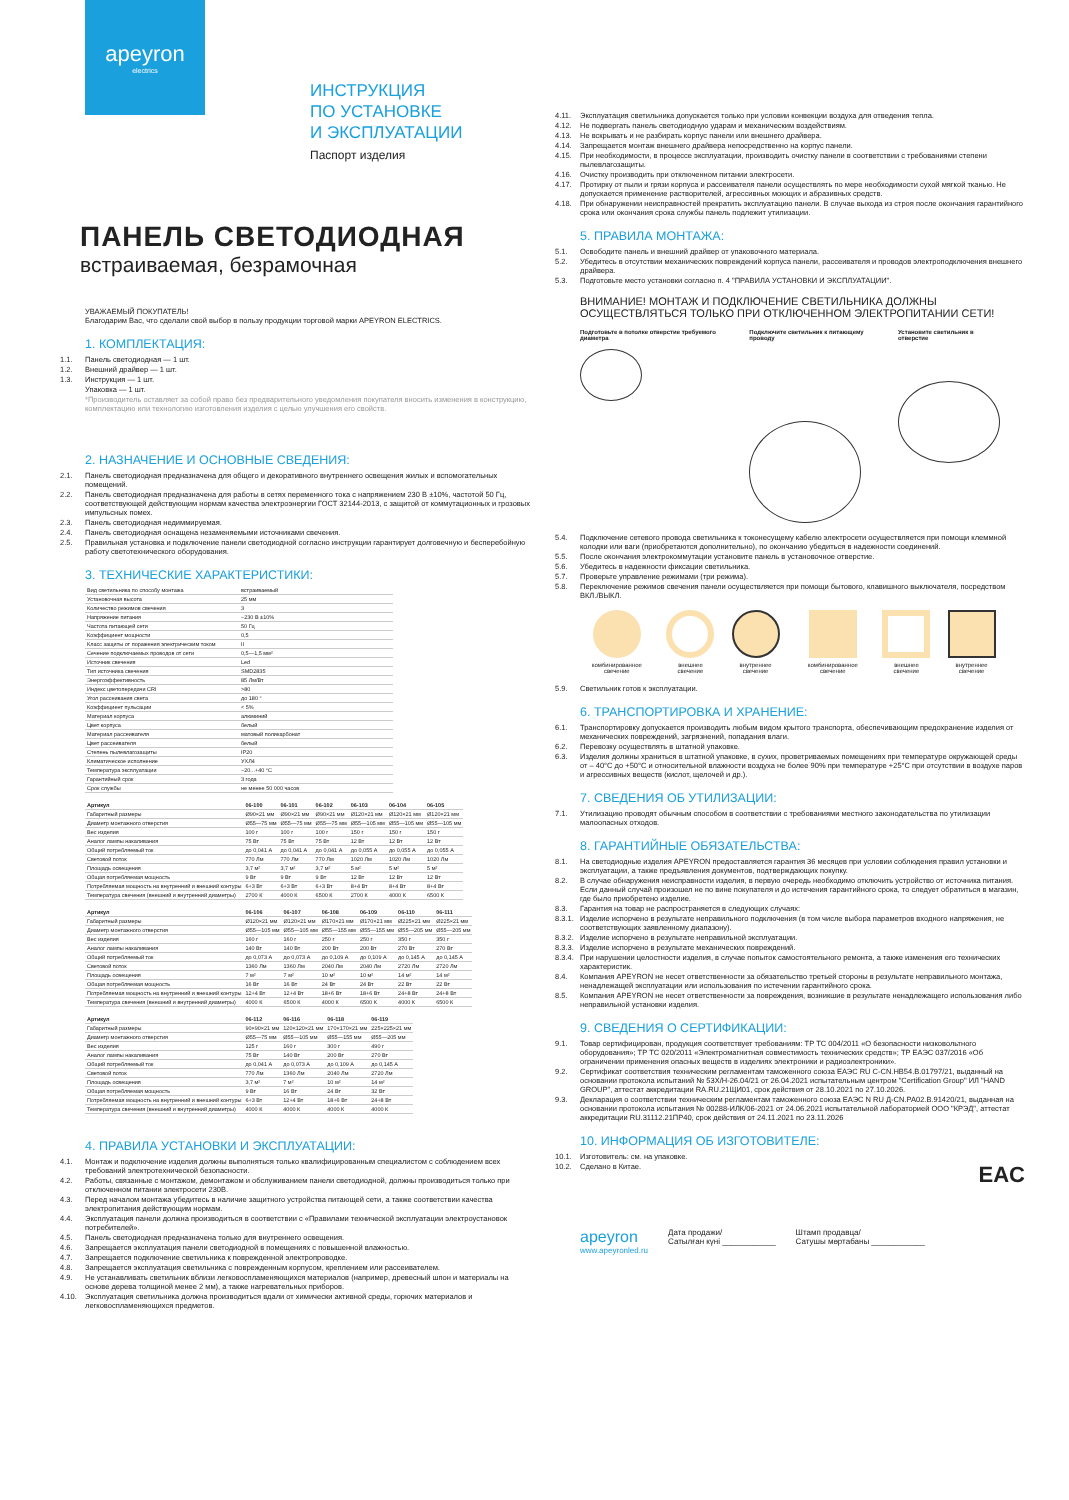apeyron
electrics
ИНСТРУКЦИЯ
ПО УСТАНОВКЕ
И ЭКСПЛУАТАЦИИ
Паспорт изделия
ПАНЕЛЬ СВЕТОДИОДНАЯ
встраиваемая, безрамочная
УВАЖАЕМЫЙ ПОКУПАТЕЛЬ!
Благодарим Вас, что сделали свой выбор в пользу продукции торговой марки APEYRON ELECTRICS.
1. КОМПЛЕКТАЦИЯ:
1.1. Панель светодиодная — 1 шт.
1.2. Внешний драйвер — 1 шт.
1.3. Инструкция — 1 шт.
Упаковка — 1 шт.
*Производитель оставляет за собой право без предварительного уведомления покупателя вносить изменения в конструкцию, комплектацию или технологию изготовления изделия с целью улучшения его свойств.
2. НАЗНАЧЕНИЕ И ОСНОВНЫЕ СВЕДЕНИЯ:
2.1. Панель светодиодная предназначена для общего и декоративного внутреннего освещения жилых и вспомогательных помещений.
2.2. Панель светодиодная предназначена для работы в сетях переменного тока с напряжением 230 В ±10%, частотой 50 Гц, соответствующей действующим нормам качества электроэнергии ГОСТ 32144-2013, с защитой от коммутационных и грозовых импульсных помех.
2.3. Панель светодиодная недиммируемая.
2.4. Панель светодиодная оснащена незаменяемыми источниками свечения.
2.5. Правильная установка и подключение панели светодиодной согласно инструкции гарантирует долговечную и бесперебойную работу светотехнического оборудования.
3. ТЕХНИЧЕСКИЕ ХАРАКТЕРИСТИКИ:
| Вид светильника по способу монтажа | встраиваемый |
| Установочная высота | 25 мм |
| Количество режимов свечения | 3 |
| Напряжение питания | ~230 В ±10% |
| Частота питающей сети | 50 Гц |
| Коэффициент мощности | 0,5 |
| Класс защиты от поражения электрическим током | II |
| Сечение подключаемых проводов от сети | 0,5—1,5 мм² |
| Источник свечения | Led |
| Тип источника свечения | SMD2835 |
| Энергоэффективность | 85 Лм/Вт |
| Индекс цветопередачи CRI | >80 |
| Угол рассеивания света | до 180 ° |
| Коэффициент пульсации | < 5% |
| Материал корпуса | алюминий |
| Цвет корпуса | белый |
| Материал рассеивателя | матовый поликарбонат |
| Цвет рассеивателя | белый |
| Степень пылевлагозащиты | IP20 |
| Климатическое исполнение | УХЛ4 |
| Температура эксплуатации | −20...+40 °С |
| Гарантийный срок | 3 года |
| Срок службы | не менее 50 000 часов |
| Артикул | 06-100 | 06-101 | 06-102 | 06-103 | 06-104 | 06-105 |
| --- | --- | --- | --- | --- | --- | --- |
| Габаритный размеры | Ø90×21 мм | Ø90×21 мм | Ø90×21 мм | Ø120×21 мм | Ø120×21 мм | Ø120×21 мм |
| Диаметр монтажного отверстия | Ø55—75 мм | Ø55—75 мм | Ø55—75 мм | Ø55—105 мм | Ø55—105 мм | Ø55—105 мм |
| Вес изделия | 100 г | 100 г | 100 г | 150 г | 150 г | 150 г |
| Аналог лампы накаливания | 75 Вт | 75 Вт | 75 Вт | 12 Вт | 12 Вт | 12 Вт |
| Общий потребляемый ток | до 0,041 А | до 0,041 А | до 0,041 А | до 0,055 А | до 0,055 А | до 0,055 А |
| Световой поток | 770 Лм | 770 Лм | 770 Лм | 1020 Лм | 1020 Лм | 1020 Лм |
| Площадь освещения | 3,7 м² | 3,7 м² | 3,7 м² | 5 м² | 5 м² | 5 м² |
| Общая потребляемая мощность | 9 Вт | 9 Вт | 9 Вт | 12 Вт | 12 Вт | 12 Вт |
| Потребляемая мощность на внутренний и внешний контуры | 6+3 Вт | 6+3 Вт | 6+3 Вт | 8+4 Вт | 8+4 Вт | 8+4 Вт |
| Температура свечения (внешний и внутренний диаметры) | 2700 К | 4000 К | 6500 К | 2700 К | 4000 К | 6500 К |
| Артикул | 06-106 | 06-107 | 06-108 | 06-109 | 06-110 | 06-111 |
| --- | --- | --- | --- | --- | --- | --- |
| Габаритный размеры | Ø120×21 мм | Ø120×21 мм | Ø170×21 мм | Ø170×21 мм | Ø225×21 мм | Ø225×21 мм |
| Диаметр монтажного отверстия | Ø55—105 мм | Ø55—105 мм | Ø55—155 мм | Ø55—155 мм | Ø55—205 мм | Ø55—205 мм |
| Вес изделия | 160 г | 160 г | 250 г | 250 г | 350 г | 350 г |
| Аналог лампы накаливания | 140 Вт | 140 Вт | 200 Вт | 200 Вт | 270 Вт | 270 Вт |
| Общий потребляемый ток | до 0,073 А | до 0,073 А | до 0,109 А | до 0,109 А | до 0,145 А | до 0,145 А |
| Световой поток | 1360 Лм | 1360 Лм | 2040 Лм | 2040 Лм | 2720 Лм | 2720 Лм |
| Площадь освещения | 7 м² | 7 м² | 10 м² | 10 м² | 14 м² | 14 м² |
| Общая потребляемая мощность | 16 Вт | 16 Вт | 24 Вт | 24 Вт | 22 Вт | 22 Вт |
| Потребляемая мощность на внутренний и внешний контуры | 12+4 Вт | 12+4 Вт | 18+6 Вт | 18+6 Вт | 24+8 Вт | 24+8 Вт |
| Температура свечения (внешний и внутренний диаметры) | 4000 К | 6500 К | 4000 К | 6500 К | 4000 К | 6500 К |
| Артикул | 06-112 | 06-116 | 06-118 | 06-119 |
| --- | --- | --- | --- | --- |
| Габаритный размеры | 90×90×21 мм | 120×120×21 мм | 170×170×21 мм | 225×225×21 мм |
| Диаметр монтажного отверстия | Ø55—75 мм | Ø55—105 мм | Ø55—155 мм | Ø55—205 мм |
| Вес изделия | 125 г | 160 г | 300 г | 490 г |
| Аналог лампы накаливания | 75 Вт | 140 Вт | 200 Вт | 270 Вт |
| Общий потребляемый ток | до 0,041 А | до 0,073 А | до 0,109 А | до 0,145 А |
| Световой поток | 770 Лм | 1360 Лм | 2040 Лм | 2720 Лм |
| Площадь освещения | 3,7 м² | 7 м² | 10 м² | 14 м² |
| Общая потребляемая мощность | 9 Вт | 16 Вт | 24 Вт | 32 Вт |
| Потребляемая мощность на внутренний и внешний контуры | 6+3 Вт | 12+4 Вт | 18+6 Вт | 24+8 Вт |
| Температура свечения (внешний и внутренний диаметры) | 4000 К | 4000 К | 4000 К | 4000 К |
4. ПРАВИЛА УСТАНОВКИ И ЭКСПЛУАТАЦИИ:
4.1. Монтаж и подключение изделия должны выполняться только квалифицированным специалистом с соблюдением всех требований электротехнической безопасности.
4.2. Работы, связанные с монтажом, демонтажом и обслуживанием панели светодиодной, должны производиться только при отключенном питании электросети 230В.
4.3. Перед началом монтажа убедитесь в наличие защитного устройства питающей сети, а также соответствии качества электропитания действующим нормам.
4.4. Эксплуатация панели должна производиться в соответствии с «Правилами технической эксплуатации электроустановок потребителей».
4.5. Панель светодиодная предназначена только для внутреннего освещения.
4.6. Запрещается эксплуатация панели светодиодной в помещениях с повышенной влажностью.
4.7. Запрещается подключение светильника к поврежденной электропроводке.
4.8. Запрещается эксплуатация светильника с поврежденным корпусом, креплением или рассеивателем.
4.9. Не устанавливать светильник вблизи легковоспламеняющихся материалов (например, древесный шпон и материалы на основе дерева толщиной менее 2 мм), а также нагревательных приборов.
4.10. Эксплуатация светильника должна производиться вдали от химически активной среды, горючих материалов и легковоспламеняющихся предметов.
4.11. Эксплуатация светильника допускается только при условии конвекции воздуха для отведения тепла.
4.12. Не подвергать панель светодиодную ударам и механическим воздействиям.
4.13. Не вскрывать и не разбирать корпус панели или внешнего драйвера.
4.14. Запрещается монтаж внешнего драйвера непосредственно на корпус панели.
4.15. При необходимости, в процессе эксплуатации, производить очистку панели в соответствии с требованиями степени пылевлагозащиты.
4.16. Очистку производить при отключенном питании электросети.
4.17. Протирку от пыли и грязи корпуса и рассеивателя панели осуществлять по мере необходимости сухой мягкой тканью. Не допускается применение растворителей, агрессивных моющих и абразивных средств.
4.18. При обнаружении неисправностей прекратить эксплуатацию панели. В случае выхода из строя после окончания гарантийного срока или окончания срока службы панель подлежит утилизации.
5. ПРАВИЛА МОНТАЖА:
5.1. Освободите панель и внешний драйвер от упаковочного материала.
5.2. Убедитесь в отсутствии механических повреждений корпуса панели, рассеивателя и проводов электроподключения внешнего драйвера.
5.3. Подготовьте место установки согласно п. 4 "ПРАВИЛА УСТАНОВКИ И ЭКСПЛУАТАЦИИ".
ВНИМАНИЕ! МОНТАЖ И ПОДКЛЮЧЕНИЕ СВЕТИЛЬНИКА ДОЛЖНЫ ОСУЩЕСТВЛЯТЬСЯ ТОЛЬКО ПРИ ОТКЛЮЧЕННОМ ЭЛЕКТРОПИТАНИИ СЕТИ!
Подготовьте в потолке отверстие требуемого диаметра
Подключите светильник к питающему проводу
Установите светильник в отверстие
5.4. Подключение сетевого провода светильника к токонесущему кабелю электросети осуществляется при помощи клеммной колодки или ваги (приобретаются дополнительно), по окончанию убедиться в надежности соединений.
5.5. После окончания электрокоммутации установите панель в установочное отверстие.
5.6. Убедитесь в надежности фиксации светильника.
5.7. Проверьте управление режимами (три режима).
5.8. Переключение режимов свечения панели осуществляется при помощи бытового, клавишного выключателя, посредством ВКЛ./ВЫКЛ.
комбинированное свечение внешнее свечение внутреннее свечение комбинированное свечение внешнее свечение внутреннее свечение
5.9. Светильник готов к эксплуатации.
6. ТРАНСПОРТИРОВКА И ХРАНЕНИЕ:
6.1. Транспортировку допускается производить любым видом крытого транспорта, обеспечивающим предохранение изделия от механических повреждений, загрязнений, попадания влаги.
6.2. Перевозку осуществлять в штатной упаковке.
6.3. Изделия должны храниться в штатной упаковке, в сухих, проветриваемых помещениях при температуре окружающей среды от – 40°С до +50°С и относительной влажности воздуха не более 90% при температуре +25°С при отсутствии в воздухе паров и агрессивных веществ (кислот, щелочей и др.).
7. СВЕДЕНИЯ ОБ УТИЛИЗАЦИИ:
7.1. Утилизацию проводят обычным способом в соответствии с требованиями местного законодательства по утилизации малоопасных отходов.
8. ГАРАНТИЙНЫЕ ОБЯЗАТЕЛЬСТВА:
8.1. На светодиодные изделия APEYRON предоставляется гарантия 36 месяцев при условии соблюдения правил установки и эксплуатации, а также предъявления документов, подтверждающих покупку.
8.2. В случае обнаружения неисправности изделия, в первую очередь необходимо отключить устройство от источника питания. Если данный случай произошел не по вине покупателя и до истечения гарантийного срока, то следует обратиться в магазин, где было приобретено изделие.
8.3. Гарантия на товар не распространяется в следующих случаях:
8.3.1. Изделие испорчено в результате неправильного подключения (в том числе выбора параметров входного напряжения, не соответствующих заявленному диапазону).
8.3.2. Изделие испорчено в результате неправильной эксплуатации.
8.3.3. Изделие испорчено в результате механических повреждений.
8.3.4. При нарушении целостности изделия, в случае попыток самостоятельного ремонта, а также изменения его технических характеристик.
8.4. Компания APEYRON не несет ответственности за обязательство третьей стороны в результате неправильного монтажа, ненадлежащей эксплуатации или использования по истечении гарантийного срока.
8.5. Компания APEYRON не несет ответственности за повреждения, возникшие в результате ненадлежащего использования либо неправильной установки изделия.
9. СВЕДЕНИЯ О СЕРТИФИКАЦИИ:
9.1. Товар сертифицирован, продукция соответствует требованиям: ТР ТС 004/2011 «О безопасности низковольтного оборудования»; ТР ТС 020/2011 «Электромагнитная совместимость технических средств»; ТР ЕАЭС 037/2016 «Об ограничении применения опасных веществ в изделиях электроники и радиоэлектроники».
9.2. Сертификат соответствия техническим регламентам таможенного союза ЕАЭС RU С-CN.НВ54.В.01797/21, выданный на основании протокола испытаний № 53Х/Н-26.04/21 от 26.04.2021 испытательным центром "Certification Group" ИЛ "HAND GROUP", аттестат аккредитации RA.RU.21ЩИ01, срок действия от 28.10.2021 по 27.10.2026.
9.3. Декларация о соответствии техническим регламентам таможенного союза ЕАЭС N RU Д-CN.РА02.В.91420/21, выданная на основании протокола испытания № 00288-ИЛК/06-2021 от 24.06.2021 испытательной лабораторией ООО "КРЭД", аттестат аккредитации RU.31112.21ПР40, срок действия от 24.11.2021 по 23.11.2026
10. ИНФОРМАЦИЯ ОБ ИЗГОТОВИТЕЛЕ:
10.1. Изготовитель: см. на упаковке.
10.2. Сделано в Китае. EAC
apeyron
www.apeyronled.ru
Дата продажи/
Сатылған күні ____________
Штамп продавца/
Сатушы мөртабаны ____________